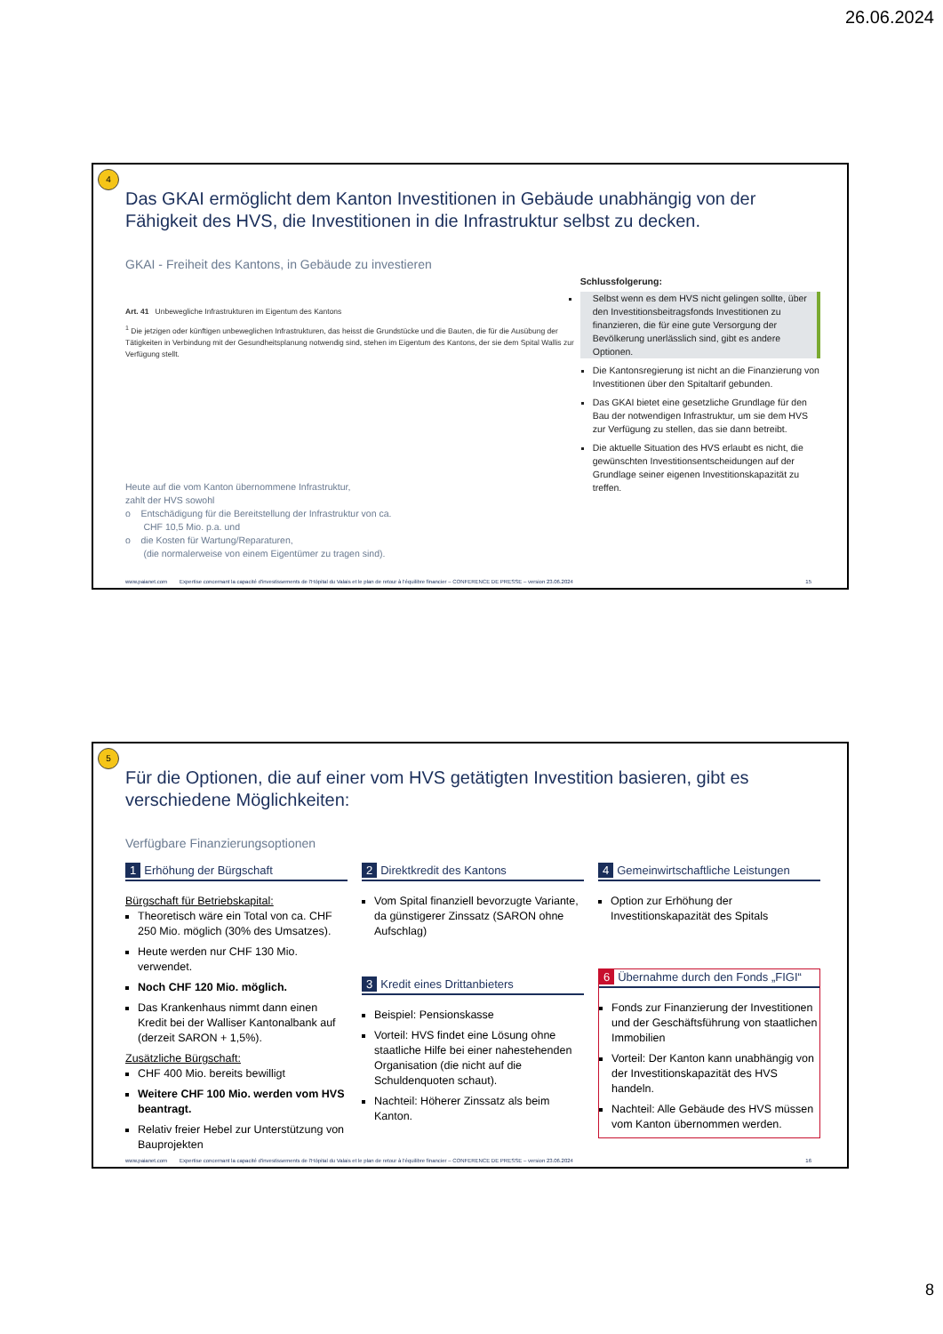26.06.2024
4
Das GKAI ermöglicht dem Kanton Investitionen in Gebäude unabhängig von der Fähigkeit des HVS, die Investitionen in die Infrastruktur selbst zu decken.
GKAI - Freiheit des Kantons, in Gebäude zu investieren
Art. 41 Unbewegliche Infrastrukturen im Eigentum des Kantons
<sup>1</sup> Die jetzigen oder künftigen unbeweglichen Infrastrukturen, das heisst die Grundstücke und die Bauten, die für die Ausübung der Tätigkeiten in Verbindung mit der Gesundheitsplanung notwendig sind, stehen im Eigentum des Kantons, der sie dem Spital Wallis zur Verfügung stellt.
Heute auf die vom Kanton übernommene Infrastruktur,
zahlt der HVS sowohl
o Entschädigung für die Bereitstellung der Infrastruktur von ca.
CHF 10,5 Mio. p.a. und
o die Kosten für Wartung/Reparaturen,
(die normalerweise von einem Eigentümer zu tragen sind).
Schlussfolgerung:
Selbst wenn es dem HVS nicht gelingen sollte, über den Investitionsbeitragsfonds Investitionen zu finanzieren, die für eine gute Versorgung der Bevölkerung unerlässlich sind, gibt es andere Optionen.
Die Kantonsregierung ist nicht an die Finanzierung von Investitionen über den Spitaltarif gebunden.
Das GKAI bietet eine gesetzliche Grundlage für den Bau der notwendigen Infrastruktur, um sie dem HVS zur Verfügung zu stellen, das sie dann betreibt.
Die aktuelle Situation des HVS erlaubt es nicht, die gewünschten Investitionsentscheidungen auf der Grundlage seiner eigenen Investitionskapazität zu treffen.
www.paianet.com Expertise concernant la capacité d'investissements de l'Hôpital du Valais et le plan de retour à l'équilibre financier – CONFERENCE DE PRESSE – version 23.06.2024 15
5
Für die Optionen, die auf einer vom HVS getätigten Investition basieren, gibt es verschiedene Möglichkeiten:
Verfügbare Finanzierungsoptionen
1 Erhöhung der Bürgschaft
Bürgschaft für Betriebskapital:
Theoretisch wäre ein Total von ca. CHF 250 Mio. möglich (30% des Umsatzes).
Heute werden nur CHF 130 Mio. verwendet.
Noch CHF 120 Mio. möglich.
Das Krankenhaus nimmt dann einen Kredit bei der Walliser Kantonalbank auf (derzeit SARON + 1,5%).
Zusätzliche Bürgschaft:
CHF 400 Mio. bereits bewilligt
Weitere CHF 100 Mio. werden vom HVS beantragt.
Relativ freier Hebel zur Unterstützung von Bauprojekten
2 Direktkredit des Kantons
Vom Spital finanziell bevorzugte Variante, da günstigerer Zinssatz (SARON ohne Aufschlag)
3 Kredit eines Drittanbieters
Beispiel: Pensionskasse
Vorteil: HVS findet eine Lösung ohne staatliche Hilfe bei einer nahestehenden Organisation (die nicht auf die Schuldenquoten schaut).
Nachteil: Höherer Zinssatz als beim Kanton.
4 Gemeinwirtschaftliche Leistungen
Option zur Erhöhung der Investitionskapazität des Spitals
6 Übernahme durch den Fonds „FIGI“
Fonds zur Finanzierung der Investitionen und der Geschäftsführung von staatlichen Immobilien
Vorteil: Der Kanton kann unabhängig von der Investitionskapazität des HVS handeln.
Nachteil: Alle Gebäude des HVS müssen vom Kanton übernommen werden.
www.paianet.com Expertise concernant la capacité d'investissements de l'Hôpital du Valais et le plan de retour à l'équilibre financier – CONFERENCE DE PRESSE – version 23.06.2024 16
8